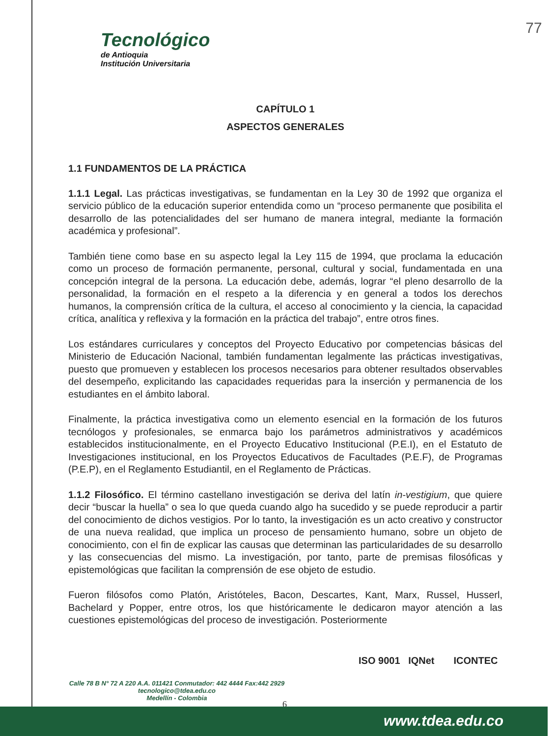Tecnológico
de Antioquia
Institución Universitaria
77
CAPÍTULO 1
ASPECTOS GENERALES
1.1 FUNDAMENTOS DE LA PRÁCTICA
1.1.1 Legal. Las prácticas investigativas, se fundamentan en la Ley 30 de 1992 que organiza el servicio público de la educación superior entendida como un “proceso permanente que posibilita el desarrollo de las potencialidades del ser humano de manera integral, mediante la formación académica y profesional”.
También tiene como base en su aspecto legal la Ley 115 de 1994, que proclama la educación como un proceso de formación permanente, personal, cultural y social, fundamentada en una concepción integral de la persona. La educación debe, además, lograr “el pleno desarrollo de la personalidad, la formación en el respeto a la diferencia y en general a todos los derechos humanos, la comprensión crítica de la cultura, el acceso al conocimiento y la ciencia, la capacidad crítica, analítica y reflexiva y la formación en la práctica del trabajo”, entre otros fines.
Los estándares curriculares y conceptos del Proyecto Educativo por competencias básicas del Ministerio de Educación Nacional, también fundamentan legalmente las prácticas investigativas, puesto que promueven y establecen los procesos necesarios para obtener resultados observables del desempeño, explicitando las capacidades requeridas para la inserción y permanencia de los estudiantes en el ámbito laboral.
Finalmente, la práctica investigativa como un elemento esencial en la formación de los futuros tecnólogos y profesionales, se enmarca bajo los parámetros administrativos y académicos establecidos institucionalmente, en el Proyecto Educativo Institucional (P.E.I), en el Estatuto de Investigaciones institucional, en los Proyectos Educativos de Facultades (P.E.F), de Programas (P.E.P), en el Reglamento Estudiantil, en el Reglamento de Prácticas.
1.1.2 Filosófico. El término castellano investigación se deriva del latín in-vestigium, que quiere decir “buscar la huella” o sea lo que queda cuando algo ha sucedido y se puede reproducir a partir del conocimiento de dichos vestigios. Por lo tanto, la investigación es un acto creativo y constructor de una nueva realidad, que implica un proceso de pensamiento humano, sobre un objeto de conocimiento, con el fin de explicar las causas que determinan las particularidades de su desarrollo y las consecuencias del mismo. La investigación, por tanto, parte de premisas filosóficas y epistemológicas que facilitan la comprensión de ese objeto de estudio.
Fueron filósofos como Platón, Aristóteles, Bacon, Descartes, Kant, Marx, Russel, Husserl, Bachelard y Popper, entre otros, los que históricamente le dedicaron mayor atención a las cuestiones epistemológicas del proceso de investigación. Posteriormente
ISO 9001 IQNet ICONTEC
Calle 78 B N° 72 A 220 A.A. 011421 Conmutador: 442 4444 Fax:442 2929
tecnologico@tdea.edu.co
Medellín - Colombia
6
www.tdea.edu.co